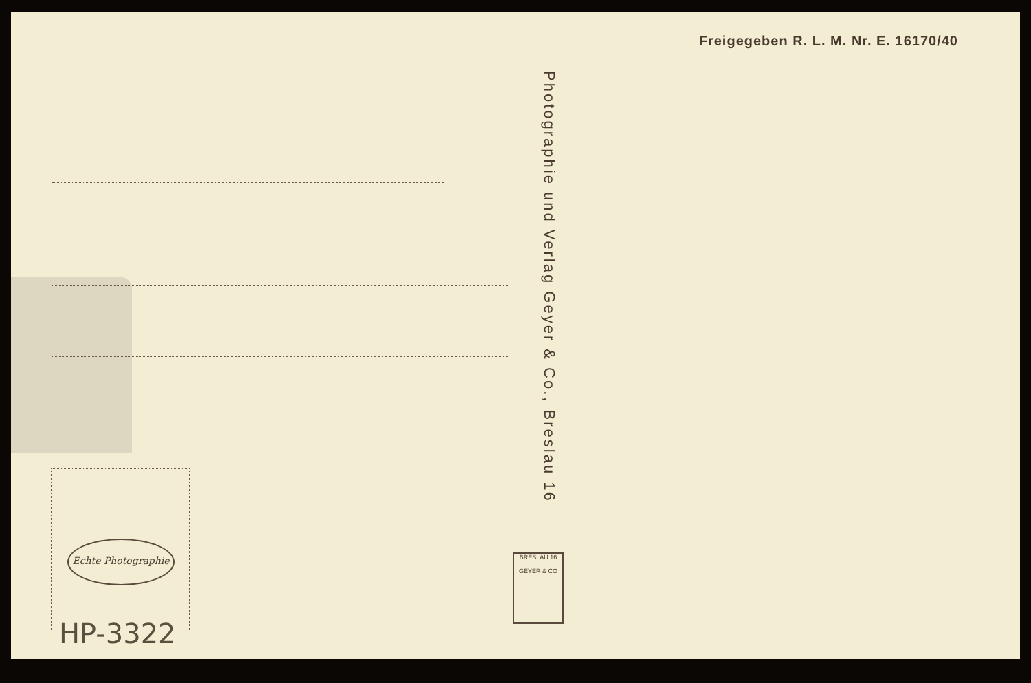Freigegeben R. L. M. Nr. E. 16170/40
Photographie und Verlag Geyer & Co., Breslau 16
Echte Photographie
HP-3322
BRESLAU 16
GEYER & CO